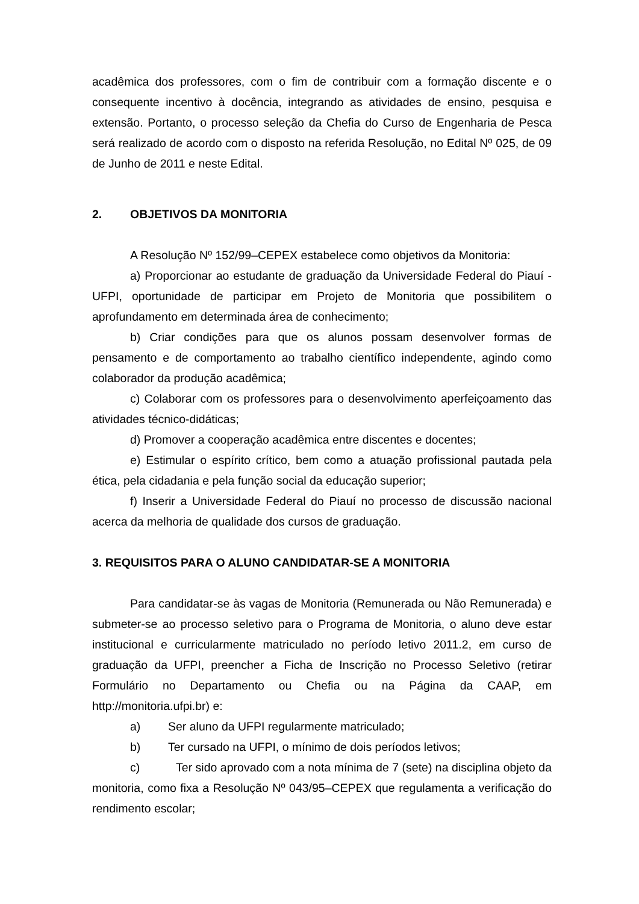acadêmica dos professores, com o fim de contribuir com a formação discente e o consequente incentivo à docência, integrando as atividades de ensino, pesquisa e extensão. Portanto, o processo seleção da Chefia do Curso de Engenharia de Pesca será realizado de acordo com o disposto na referida Resolução, no Edital Nº 025, de 09 de Junho de 2011 e neste Edital.
2. OBJETIVOS DA MONITORIA
A Resolução Nº 152/99–CEPEX estabelece como objetivos da Monitoria:
a) Proporcionar ao estudante de graduação da Universidade Federal do Piauí - UFPI, oportunidade de participar em Projeto de Monitoria que possibilitem o aprofundamento em determinada área de conhecimento;
b) Criar condições para que os alunos possam desenvolver formas de pensamento e de comportamento ao trabalho científico independente, agindo como colaborador da produção acadêmica;
c) Colaborar com os professores para o desenvolvimento aperfeiçoamento das atividades técnico-didáticas;
d) Promover a cooperação acadêmica entre discentes e docentes;
e) Estimular o espírito crítico, bem como a atuação profissional pautada pela ética, pela cidadania e pela função social da educação superior;
f) Inserir a Universidade Federal do Piauí no processo de discussão nacional acerca da melhoria de qualidade dos cursos de graduação.
3. REQUISITOS PARA O ALUNO CANDIDATAR-SE A MONITORIA
Para candidatar-se às vagas de Monitoria (Remunerada ou Não Remunerada) e submeter-se ao processo seletivo para o Programa de Monitoria, o aluno deve estar institucional e curricularmente matriculado no período letivo 2011.2, em curso de graduação da UFPI, preencher a Ficha de Inscrição no Processo Seletivo (retirar Formulário no Departamento ou Chefia ou na Página da CAAP, em http://monitoria.ufpi.br) e:
a) Ser aluno da UFPI regularmente matriculado;
b) Ter cursado na UFPI, o mínimo de dois períodos letivos;
c) Ter sido aprovado com a nota mínima de 7 (sete) na disciplina objeto da monitoria, como fixa a Resolução Nº 043/95–CEPEX que regulamenta a verificação do rendimento escolar;